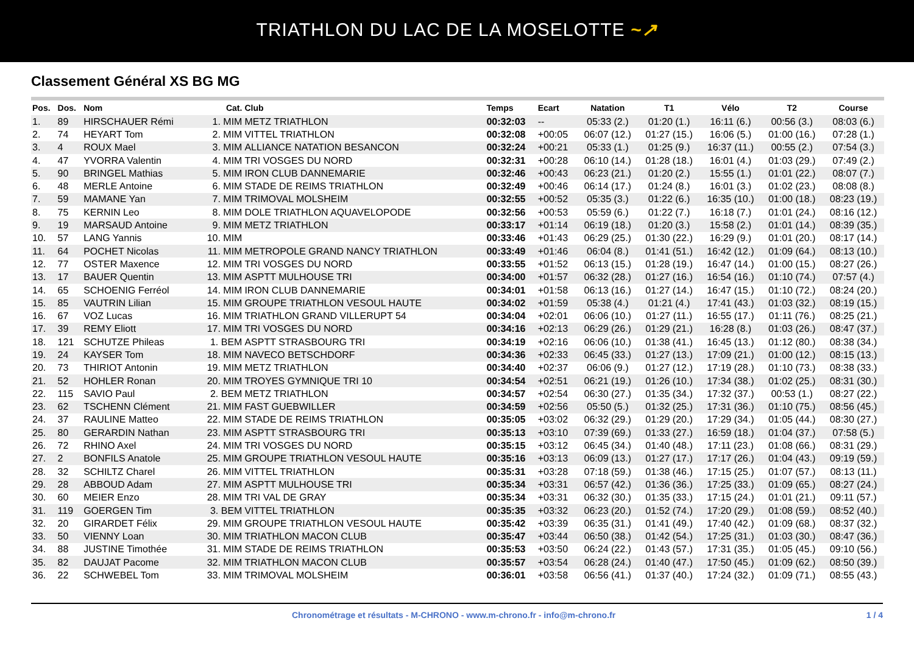TRIATHLON DU LAC DE LA MOSELOTTE ~↗
Classement Général XS BG MG
| Pos. | Dos. | Nom | Cat. | Club | Temps | Ecart | Natation | T1 | Vélo | T2 | Course |
| --- | --- | --- | --- | --- | --- | --- | --- | --- | --- | --- | --- |
| 1. | 89 | HIRSCHAUER Rémi | 1. MIM | METZ TRIATHLON | 00:32:03 | -- | 05:33 (2.) | 01:20 (1.) | 16:11 (6.) | 00:56 (3.) | 08:03 (6.) |
| 2. | 74 | HEYART Tom | 2. MIM | VITTEL TRIATHLON | 00:32:08 | +00:05 | 06:07 (12.) | 01:27 (15.) | 16:06 (5.) | 01:00 (16.) | 07:28 (1.) |
| 3. | 4 | ROUX Mael | 3. MIM | ALLIANCE NATATION BESANCON | 00:32:24 | +00:21 | 05:33 (1.) | 01:25 (9.) | 16:37 (11.) | 00:55 (2.) | 07:54 (3.) |
| 4. | 47 | YVORRA Valentin | 4. MIM | TRI VOSGES DU NORD | 00:32:31 | +00:28 | 06:10 (14.) | 01:28 (18.) | 16:01 (4.) | 01:03 (29.) | 07:49 (2.) |
| 5. | 90 | BRINGEL Mathias | 5. MIM | IRON CLUB DANNEMARIE | 00:32:46 | +00:43 | 06:23 (21.) | 01:20 (2.) | 15:55 (1.) | 01:01 (22.) | 08:07 (7.) |
| 6. | 48 | MERLE Antoine | 6. MIM | STADE DE REIMS TRIATHLON | 00:32:49 | +00:46 | 06:14 (17.) | 01:24 (8.) | 16:01 (3.) | 01:02 (23.) | 08:08 (8.) |
| 7. | 59 | MAMANE Yan | 7. MIM | TRIMOVAL MOLSHEIM | 00:32:55 | +00:52 | 05:35 (3.) | 01:22 (6.) | 16:35 (10.) | 01:00 (18.) | 08:23 (19.) |
| 8. | 75 | KERNIN Leo | 8. MIM | DOLE TRIATHLON AQUAVELOPODE | 00:32:56 | +00:53 | 05:59 (6.) | 01:22 (7.) | 16:18 (7.) | 01:01 (24.) | 08:16 (12.) |
| 9. | 19 | MARSAUD Antoine | 9. MIM | METZ TRIATHLON | 00:33:17 | +01:14 | 06:19 (18.) | 01:20 (3.) | 15:58 (2.) | 01:01 (14.) | 08:39 (35.) |
| 10. | 57 | LANG Yannis | 10. MIM | | 00:33:46 | +01:43 | 06:29 (25.) | 01:30 (22.) | 16:29 (9.) | 01:01 (20.) | 08:17 (14.) |
| 11. | 64 | POCHET Nicolas | 11. MIM | METROPOLE GRAND NANCY TRIATHLON | 00:33:49 | +01:46 | 06:04 (8.) | 01:41 (51.) | 16:42 (12.) | 01:09 (64.) | 08:13 (10.) |
| 12. | 77 | OSTER Maxence | 12. MIM | TRI VOSGES DU NORD | 00:33:55 | +01:52 | 06:13 (15.) | 01:28 (19.) | 16:47 (14.) | 01:00 (15.) | 08:27 (26.) |
| 13. | 17 | BAUER Quentin | 13. MIM | ASPTT MULHOUSE TRI | 00:34:00 | +01:57 | 06:32 (28.) | 01:27 (16.) | 16:54 (16.) | 01:10 (74.) | 07:57 (4.) |
| 14. | 65 | SCHOENIG Ferréol | 14. MIM | IRON CLUB DANNEMARIE | 00:34:01 | +01:58 | 06:13 (16.) | 01:27 (14.) | 16:47 (15.) | 01:10 (72.) | 08:24 (20.) |
| 15. | 85 | VAUTRIN Lilian | 15. MIM | GROUPE TRIATHLON VESOUL HAUTE | 00:34:02 | +01:59 | 05:38 (4.) | 01:21 (4.) | 17:41 (43.) | 01:03 (32.) | 08:19 (15.) |
| 16. | 67 | VOZ Lucas | 16. MIM | TRIATHLON GRAND VILLERUPT 54 | 00:34:04 | +02:01 | 06:06 (10.) | 01:27 (11.) | 16:55 (17.) | 01:11 (76.) | 08:25 (21.) |
| 17. | 39 | REMY Eliott | 17. MIM | TRI VOSGES DU NORD | 00:34:16 | +02:13 | 06:29 (26.) | 01:29 (21.) | 16:28 (8.) | 01:03 (26.) | 08:47 (37.) |
| 18. | 121 | SCHUTZE Phileas | 1. BEM | ASPTT STRASBOURG TRI | 00:34:19 | +02:16 | 06:06 (10.) | 01:38 (41.) | 16:45 (13.) | 01:12 (80.) | 08:38 (34.) |
| 19. | 24 | KAYSER Tom | 18. MIM | NAVECO BETSCHDORF | 00:34:36 | +02:33 | 06:45 (33.) | 01:27 (13.) | 17:09 (21.) | 01:00 (12.) | 08:15 (13.) |
| 20. | 73 | THIRIOT Antonin | 19. MIM | METZ TRIATHLON | 00:34:40 | +02:37 | 06:06 (9.) | 01:27 (12.) | 17:19 (28.) | 01:10 (73.) | 08:38 (33.) |
| 21. | 52 | HOHLER Ronan | 20. MIM | TROYES GYMNIQUE TRI 10 | 00:34:54 | +02:51 | 06:21 (19.) | 01:26 (10.) | 17:34 (38.) | 01:02 (25.) | 08:31 (30.) |
| 22. | 115 | SAVIO Paul | 2. BEM | METZ TRIATHLON | 00:34:57 | +02:54 | 06:30 (27.) | 01:35 (34.) | 17:32 (37.) | 00:53 (1.) | 08:27 (22.) |
| 23. | 62 | TSCHENN Clément | 21. MIM | FAST GUEBWILLER | 00:34:59 | +02:56 | 05:50 (5.) | 01:32 (25.) | 17:31 (36.) | 01:10 (75.) | 08:56 (45.) |
| 24. | 37 | RAULINE Matteo | 22. MIM | STADE DE REIMS TRIATHLON | 00:35:05 | +03:02 | 06:32 (29.) | 01:29 (20.) | 17:29 (34.) | 01:05 (44.) | 08:30 (27.) |
| 25. | 80 | GERARDIN Nathan | 23. MIM | ASPTT STRASBOURG TRI | 00:35:13 | +03:10 | 07:39 (69.) | 01:33 (27.) | 16:59 (18.) | 01:04 (37.) | 07:58 (5.) |
| 26. | 72 | RHINO Axel | 24. MIM | TRI VOSGES DU NORD | 00:35:15 | +03:12 | 06:45 (34.) | 01:40 (48.) | 17:11 (23.) | 01:08 (66.) | 08:31 (29.) |
| 27. | 2 | BONFILS Anatole | 25. MIM | GROUPE TRIATHLON VESOUL HAUTE | 00:35:16 | +03:13 | 06:09 (13.) | 01:27 (17.) | 17:17 (26.) | 01:04 (43.) | 09:19 (59.) |
| 28. | 32 | SCHILTZ Charel | 26. MIM | VITTEL TRIATHLON | 00:35:31 | +03:28 | 07:18 (59.) | 01:38 (46.) | 17:15 (25.) | 01:07 (57.) | 08:13 (11.) |
| 29. | 28 | ABBOUD Adam | 27. MIM | ASPTT MULHOUSE TRI | 00:35:34 | +03:31 | 06:57 (42.) | 01:36 (36.) | 17:25 (33.) | 01:09 (65.) | 08:27 (24.) |
| 30. | 60 | MEIER Enzo | 28. MIM | TRI VAL DE GRAY | 00:35:34 | +03:31 | 06:32 (30.) | 01:35 (33.) | 17:15 (24.) | 01:01 (21.) | 09:11 (57.) |
| 31. | 119 | GOERGEN Tim | 3. BEM | VITTEL TRIATHLON | 00:35:35 | +03:32 | 06:23 (20.) | 01:52 (74.) | 17:20 (29.) | 01:08 (59.) | 08:52 (40.) |
| 32. | 20 | GIRARDET Félix | 29. MIM | GROUPE TRIATHLON VESOUL HAUTE | 00:35:42 | +03:39 | 06:35 (31.) | 01:41 (49.) | 17:40 (42.) | 01:09 (68.) | 08:37 (32.) |
| 33. | 50 | VIENNY Loan | 30. MIM | TRIATHLON MACON CLUB | 00:35:47 | +03:44 | 06:50 (38.) | 01:42 (54.) | 17:25 (31.) | 01:03 (30.) | 08:47 (36.) |
| 34. | 88 | JUSTINE Timothée | 31. MIM | STADE DE REIMS TRIATHLON | 00:35:53 | +03:50 | 06:24 (22.) | 01:43 (57.) | 17:31 (35.) | 01:05 (45.) | 09:10 (56.) |
| 35. | 82 | DAUJAT Pacome | 32. MIM | TRIATHLON MACON CLUB | 00:35:57 | +03:54 | 06:28 (24.) | 01:40 (47.) | 17:50 (45.) | 01:09 (62.) | 08:50 (39.) |
| 36. | 22 | SCHWEBEL Tom | 33. MIM | TRIMOVAL MOLSHEIM | 00:36:01 | +03:58 | 06:56 (41.) | 01:37 (40.) | 17:24 (32.) | 01:09 (71.) | 08:55 (43.) |
Chronométrage et résultats - M-CHRONO - www.m-chrono.fr - info@m-chrono.fr 1 / 4